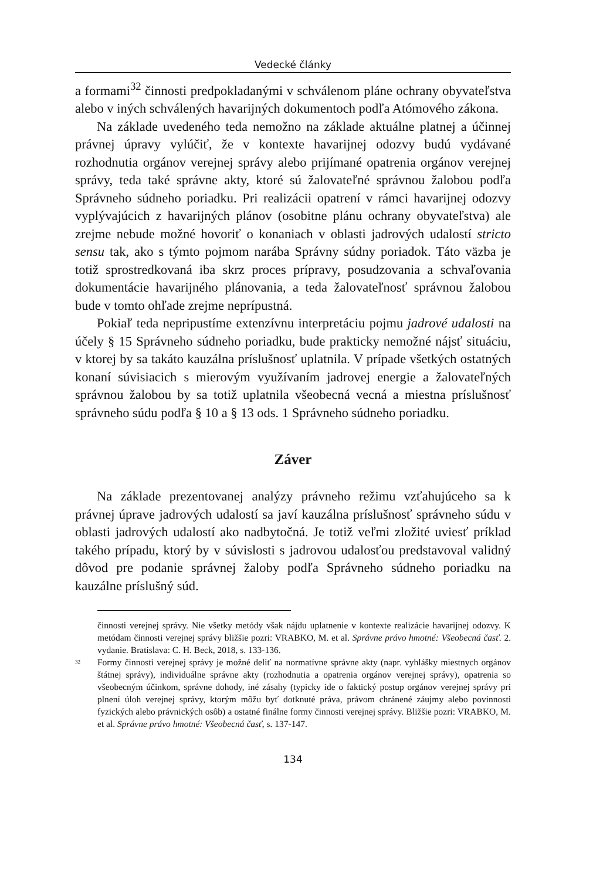Vedecké články
a formami<sup>32</sup> činnosti predpokladanými v schválenom pláne ochrany obyvateľstva alebo v iných schválených havarijných dokumentoch podľa Atómového zákona.
Na základe uvedeného teda nemožno na základe aktuálne platnej a účinnej právnej úpravy vylúčiť, že v kontexte havarijnej odozvy budú vydávané rozhodnutia orgánov verejnej správy alebo prijímané opatrenia orgánov verejnej správy, teda také správne akty, ktoré sú žalovateľné správnou žalobou podľa Správneho súdneho poriadku. Pri realizácii opatrení v rámci havarijnej odozvy vyplývajúcich z havarijných plánov (osobitne plánu ochrany obyvateľstva) ale zrejme nebude možné hovoriť o konaniach v oblasti jadrových udalostí stricto sensu tak, ako s týmto pojmom narába Správny súdny poriadok. Táto väzba je totiž sprostredkovaná iba skrz proces prípravy, posudzovania a schvaľovania dokumentácie havarijného plánovania, a teda žalovateľnosť správnou žalobou bude v tomto ohľade zrejme neprípustná.
Pokiaľ teda nepripustíme extenzívnu interpretáciu pojmu jadrové udalosti na účely § 15 Správneho súdneho poriadku, bude prakticky nemožné nájsť situáciu, v ktorej by sa takáto kauzálna príslušnosť uplatnila. V prípade všetkých ostatných konaní súvisiacich s mierovým využívaním jadrovej energie a žalovateľných správnou žalobou by sa totiž uplatnila všeobecná vecná a miestna príslušnosť správneho súdu podľa § 10 a § 13 ods. 1 Správneho súdneho poriadku.
Záver
Na základe prezentovanej analýzy právneho režimu vzťahujúceho sa k právnej úprave jadrových udalostí sa javí kauzálna príslušnosť správneho súdu v oblasti jadrových udalostí ako nadbytočná. Je totiž veľmi zložité uviesť príklad takého prípadu, ktorý by v súvislosti s jadrovou udalosťou predstavoval validný dôvod pre podanie správnej žaloby podľa Správneho súdneho poriadku na kauzálne príslušný súd.
činnosti verejnej správy. Nie všetky metódy však nájdu uplatnenie v kontexte realizácie havarijnej odozvy. K metódam činnosti verejnej správy bližšie pozri: VRABKO, M. et al. Správne právo hmotné: Všeobecná časť. 2. vydanie. Bratislava: C. H. Beck, 2018, s. 133-136.
<sup>32</sup>
Formy činnosti verejnej správy je možné deliť na normatívne správne akty (napr. vyhlášky miestnych orgánov štátnej správy), individuálne správne akty (rozhodnutia a opatrenia orgánov verejnej správy), opatrenia so všeobecným účinkom, správne dohody, iné zásahy (typicky ide o faktický postup orgánov verejnej správy pri plnení úloh verejnej správy, ktorým môžu byť dotknuté práva, právom chránené záujmy alebo povinnosti fyzických alebo právnických osôb) a ostatné finálne formy činnosti verejnej správy. Bližšie pozri: VRABKO, M. et al. Správne právo hmotné: Všeobecná časť, s. 137-147.
134